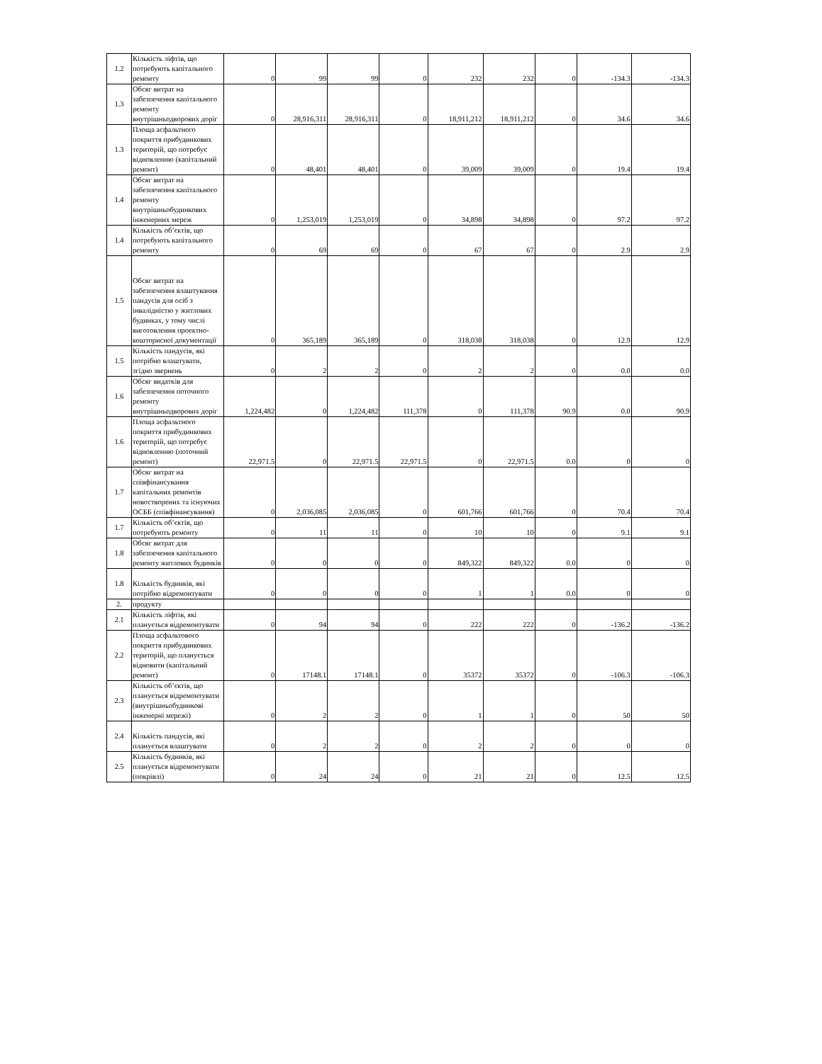| 1.2 | Кількість ліфтів, що потребують капітального ремонту | 0 | 99 | 99 | 0 | 232 | 232 | 0 | -134.3 | -134.3 |
| 1.3 | Обсяг витрат на забезпечення капітального ремонту внутрішньодворових доріг | 0 | 28,916,311 | 28,916,311 | 0 | 18,911,212 | 18,911,212 | 0 | 34.6 | 34.6 |
| 1.3 | Площа асфальтного покриття прибудинкових територій, що потребує відновленню (капітальний ремонт) | 0 | 48,401 | 48,401 | 0 | 39,009 | 39,009 | 0 | 19.4 | 19.4 |
| 1.4 | Обсяг витрат на забезпечення капітального ремонту внутрішньобудинкових інженерних мереж | 0 | 1,253,019 | 1,253,019 | 0 | 34,898 | 34,898 | 0 | 97.2 | 97.2 |
| 1.4 | Кількість об’єктів, що потребують капітального ремонту | 0 | 69 | 69 | 0 | 67 | 67 | 0 | 2.9 | 2.9 |
| 1.5 | Обсяг витрат на забезпечення влаштування пандусів для осіб з інвалідністю у житлових будинках, у тому числі виготовлення проектно-кошторисної документації | 0 | 365,189 | 365,189 | 0 | 318,038 | 318,038 | 0 | 12.9 | 12.9 |
| 1.5 | Кількість пандусів, які потрібно влаштувати, згідно звернень | 0 | 2 | 2 | 0 | 2 | 2 | 0 | 0.0 | 0.0 |
| 1.6 | Обсяг видатків для забезпечення поточного ремонту внутрішньодворових доріг | 1,224,482 | 0 | 1,224,482 | 111,378 | 0 | 111,378 | 90.9 | 0.0 | 90.9 |
| 1.6 | Площа асфальтного покриття прибудинкових територій, що потребує відновленню (поточний ремонт) | 22,971.5 | 0 | 22,971.5 | 22,971.5 | 0 | 22,971.5 | 0.0 | 0 | 0 |
| 1.7 | Обсяг витрат на співфінансування капітальних ремонтів новостворених та існуючих ОСББ (співфінансування) | 0 | 2,036,085 | 2,036,085 | 0 | 601,766 | 601,766 | 0 | 70.4 | 70.4 |
| 1.7 | Кількість об’єктів, що потребують ремонту | 0 | 11 | 11 | 0 | 10 | 10 | 0 | 9.1 | 9.1 |
| 1.8 | Обсяг витрат для забезпечення капітального ремонту житлових будинків | 0 | 0 | 0 | 0 | 849,322 | 849,322 | 0.0 | 0 | 0 |
| 1.8 | Кількість будинків, які потрібно відремонтувати | 0 | 0 | 0 | 0 | 1 | 1 | 0.0 | 0 | 0 |
| 2. | продукту | | | | | | | | | |
| 2.1 | Кількість ліфтів, які планується відремонтувати | 0 | 94 | 94 | 0 | 222 | 222 | 0 | -136.2 | -136.2 |
| 2.2 | Площа асфальтового покриття прибудинкових територій, що планується відновити (капітальний ремонт) | 0 | 17148.1 | 17148.1 | 0 | 35372 | 35372 | 0 | -106.3 | -106.3 |
| 2.3 | Кількість об’єктів, що планується відремонтувати (внутрішньобудинкові інженерні мережі) | 0 | 2 | 2 | 0 | 1 | 1 | 0 | 50 | 50 |
| 2.4 | Кількість пандусів, які планується влаштувати | 0 | 2 | 2 | 0 | 2 | 2 | 0 | 0 | 0 |
| 2.5 | Кількість будинків, які планується відремонтувати (покрівлі) | 0 | 24 | 24 | 0 | 21 | 21 | 0 | 12.5 | 12.5 |